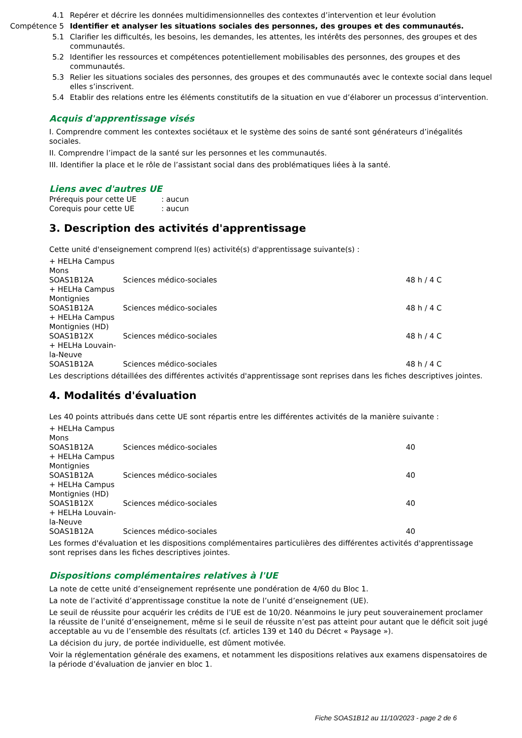| 4.1 | Repérer et décrire les données multidimensionnelles des contextes d’intervention et leur évolution |
| Compétence 5 | Identifier et analyser les situations sociales des personnes, des groupes et des communautés. |
| 5.1 | Clarifier les difficultés, les besoins, les demandes, les attentes, les intérêts des personnes, des groupes et des communautés. |
| 5.2 | Identifier les ressources et compétences potentiellement mobilisables des personnes, des groupes et des communautés. |
| 5.3 | Relier les situations sociales des personnes, des groupes et des communautés avec le contexte social dans lequel elles s’inscrivent. |
| 5.4 | Etablir des relations entre les éléments constitutifs de la situation en vue d’élaborer un processus d’intervention. |
Acquis d'apprentissage visés
I. Comprendre comment les contextes sociétaux et le système des soins de santé sont générateurs d’inégalités sociales.
II. Comprendre l’impact de la santé sur les personnes et les communautés.
III. Identifier la place et le rôle de l’assistant social dans des problématiques liées à la santé.
Liens avec d'autres UE
| Prérequis pour cette UE | : aucun |
| Corequis pour cette UE | : aucun |
3. Description des activités d'apprentissage
Cette unité d'enseignement comprend l(es) activité(s) d'apprentissage suivante(s) :
| + HELHa Campus Mons | | |
| SOAS1B12A | Sciences médico-sociales | 48 h / 4 C |
| + HELHa Campus Montignies | | |
| SOAS1B12A | Sciences médico-sociales | 48 h / 4 C |
| + HELHa Campus Montignies (HD) | | |
| SOAS1B12X | Sciences médico-sociales | 48 h / 4 C |
| + HELHa Louvain-la-Neuve | | |
| SOAS1B12A | Sciences médico-sociales | 48 h / 4 C |
Les descriptions détaillées des différentes activités d'apprentissage sont reprises dans les fiches descriptives jointes.
4. Modalités d'évaluation
Les 40 points attribués dans cette UE sont répartis entre les différentes activités de la manière suivante :
| + HELHa Campus Mons | | |
| SOAS1B12A | Sciences médico-sociales | 40 |
| + HELHa Campus Montignies | | |
| SOAS1B12A | Sciences médico-sociales | 40 |
| + HELHa Campus Montignies (HD) | | |
| SOAS1B12X | Sciences médico-sociales | 40 |
| + HELHa Louvain-la-Neuve | | |
| SOAS1B12A | Sciences médico-sociales | 40 |
Les formes d'évaluation et les dispositions complémentaires particulières des différentes activités d'apprentissage sont reprises dans les fiches descriptives jointes.
Dispositions complémentaires relatives à l'UE
La note de cette unité d’enseignement représente une pondération de 4/60 du Bloc 1.
La note de l’activité d’apprentissage constitue la note de l’unité d’enseignement (UE).
Le seuil de réussite pour acquérir les crédits de l’UE est de 10/20. Néanmoins le jury peut souverainement proclamer la réussite de l’unité d’enseignement, même si le seuil de réussite n’est pas atteint pour autant que le déficit soit jugé acceptable au vu de l’ensemble des résultats (cf. articles 139 et 140 du Décret « Paysage »).
La décision du jury, de portée individuelle, est dûment motivée.
Voir la réglementation générale des examens, et notamment les dispositions relatives aux examens dispensatoires de la période d’évaluation de janvier en bloc 1.
Fiche SOAS1B12 au 11/10/2023 - page 2 de 6